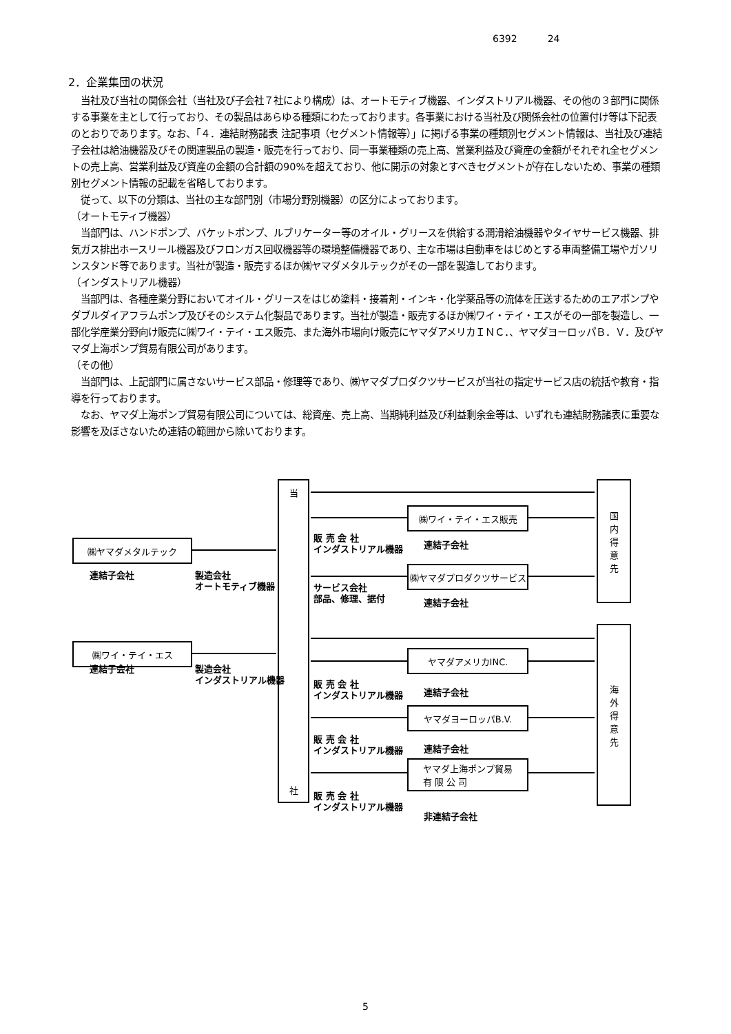6392 24
2．企業集団の状況
　当社及び当社の関係会社（当社及び子会社７社により構成）は、オートモティブ機器、インダストリアル機器、その他の３部門に関係する事業を主として行っており、その製品はあらゆる種類にわたっております。各事業における当社及び関係会社の位置付け等は下記表のとおりであります。なお、「４．連結財務諸表 注記事項（セグメント情報等）」に掲げる事業の種類別セグメント情報は、当社及び連結子会社は給油機器及びその関連製品の製造・販売を行っており、同一事業種類の売上高、営業利益及び資産の金額がそれぞれ全セグメントの売上高、営業利益及び資産の金額の合計額の90%を超えており、他に開示の対象とすべきセグメントが存在しないため、事業の種類別セグメント情報の記載を省略しております。
　従って、以下の分類は、当社の主な部門別（市場分野別機器）の区分によっております。
（オートモティブ機器）
　当部門は、ハンドポンプ、バケットポンプ、ルブリケーター等のオイル・グリースを供給する潤滑給油機器やタイヤサービス機器、排気ガス排出ホースリール機器及びフロンガス回収機器等の環境整備機器であり、主な市場は自動車をはじめとする車両整備工場やガソリンスタンド等であります。当社が製造・販売するほか㈱ヤマダメタルテックがその一部を製造しております。
（インダストリアル機器）
　当部門は、各種産業分野においてオイル・グリースをはじめ塗料・接着剤・インキ・化学薬品等の流体を圧送するためのエアポンプやダブルダイアフラムポンプ及びそのシステム化製品であります。当社が製造・販売するほか㈱ワイ・テイ・エスがその一部を製造し、一部化学産業分野向け販売に㈱ワイ・テイ・エス販売、また海外市場向け販売にヤマダアメリカＩＮＣ．、ヤマダヨーロッパＢ．Ｖ．及びヤマダ上海ポンプ貿易有限公司があります。
（その他）
　当部門は、上記部門に属さないサービス部品・修理等であり、㈱ヤマダプロダクツサービスが当社の指定サービス店の統括や教育・指導を行っております。
　なお、ヤマダ上海ポンプ貿易有限公司については、総資産、売上高、当期純利益及び利益剰余金等は、いずれも連結財務諸表に重要な影響を及ぼさないため連結の範囲から除いております。
当
社
国
内
得
意
先
海
外
得
意
先
㈱ワイ・テイ・エス販売
販 売 会 社
インダストリアル機器
連結子会社
㈱ヤマダメタルテック
連結子会社
製造会社
オートモティブ機器
㈱ヤマダプロダクツサービス
サービス会社
部品、修理、据付
連結子会社
㈱ワイ・テイ・エス
連結子会社
製造会社
インダストリアル機器
ヤマダアメリカINC.
販 売 会 社
インダストリアル機器
連結子会社
ヤマダヨーロッパB.V.
販 売 会 社
インダストリアル機器
連結子会社
ヤマダ上海ポンプ貿易
有 限 公 司
販 売 会 社
インダストリアル機器
非連結子会社
5